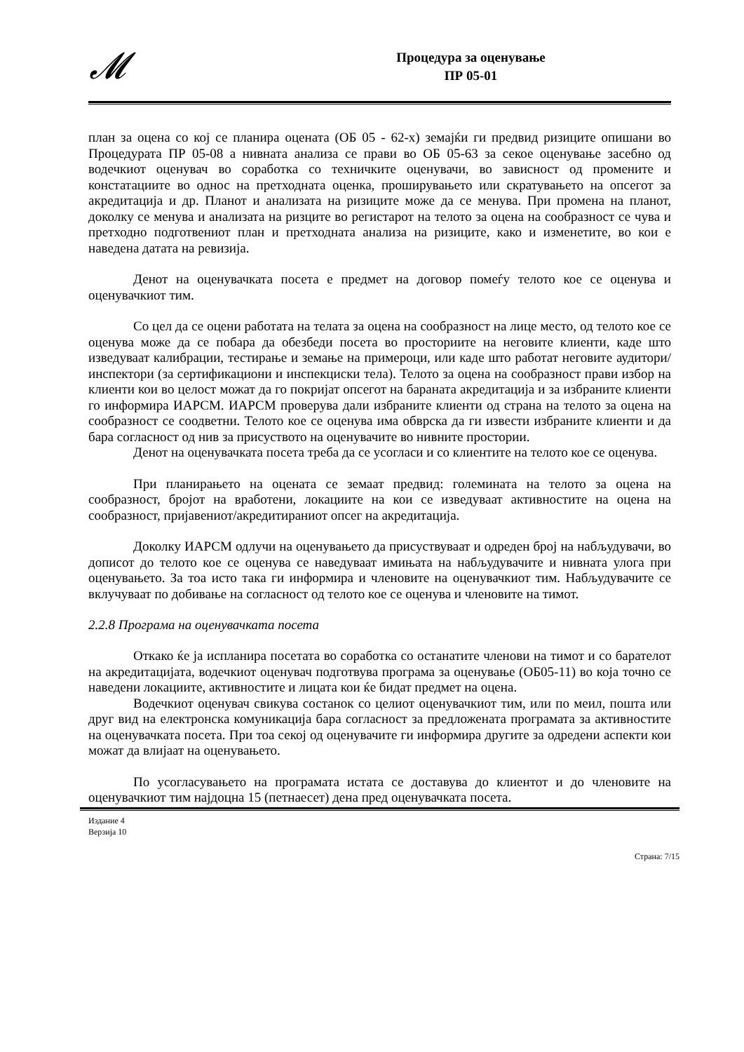𝓜
Процедура за оценување
ПР 05-01
план за оцена со кој се планира оцената (ОБ 05 - 62-х) земајќи ги предвид ризиците опишани во Процедурата ПР 05-08 а нивната анализа се прави во ОБ 05-63 за секое оценување засебно од водечкиот оценувач во соработка со техничките оценувачи, во зависност од промените и констатациите во однос на претходната оценка, проширувањето или скратувањето на опсегот за акредитација и др. Планот и анализата на ризиците може да се менува. При промена на планот, доколку се менува и анализата на ризците во регистарот на телото за оцена на сообразност се чува и претходно подготвениот план и претходната анализа на ризиците, како и изменетите, во кои е наведена датата на ревизија.
Денот на оценувачката посета е предмет на договор помеѓу телото кое се оценува и оценувачкиот тим.
Со цел да се оцени работата на телата за оцена на сообразност на лице место, од телото кое се оценува може да се побара да обезбеди посета во просториите на неговите клиенти, каде што изведуваат калибрации, тестирање и земање на примероци, или каде што работат неговите аудитори/инспектори (за сертификациони и инспекциски тела). Телото за оцена на сообразност прави избор на клиенти кои во целост можат да го покријат опсегот на бараната акредитација и за избраните клиенти го информира ИАРСМ. ИАРСМ проверува дали избраните клиенти од страна на телото за оцена на сообразност се соодветни. Телото кое се оценува има обврска да ги извести избраните клиенти и да бара согласност од нив за присуството на оценувачите во нивните простории.
Денот на оценувачката посета треба да се усогласи и со клиентите на телото кое се оценува.
При планирањето на оцената се земаат предвид: големината на телото за оцена на сообразност, бројот на вработени, локациите на кои се изведуваат активностите на оцена на сообразност, пријавениот/акредитираниот опсег на акредитација.
Доколку ИАРСМ одлучи на оценувањето да присуствуваат и одреден број на набљудувачи, во дописот до телото кое се оценува се наведуваат имињата на набљудувачите и нивната улога при оценувањето. За тоа исто така ги информира и членовите на оценувачкиот тим. Набљудувачите се вклучуваат по добивање на согласност од телото кое се оценува и членовите на тимот.
2.2.8 Програма на оценувачката посета
Откако ќе ја испланира посетата во соработка со останатите членови на тимот и со барателот на акредитацијата, водечкиот оценувач подготвува програма за оценување (ОБ05-11) во која точно се наведени локациите, активностите и лицата кои ќе бидат предмет на оцена.
Водечкиот оценувач свикува состанок со целиот оценувачкиот тим, или по меил, пошта или друг вид на електронска комуникација бара согласност за предложената програмата за активностите на оценувачката посета. При тоа секој од оценувачите ги информира другите за одредени аспекти кои можат да влијаат на оценувањето.
По усогласувањето на програмата истата се доставува до клиентот и до членовите на оценувачкиот тим најдоцна 15 (петнаесет) дена пред оценувачката посета.
Издание 4
Верзија 10
Страна: 7/15